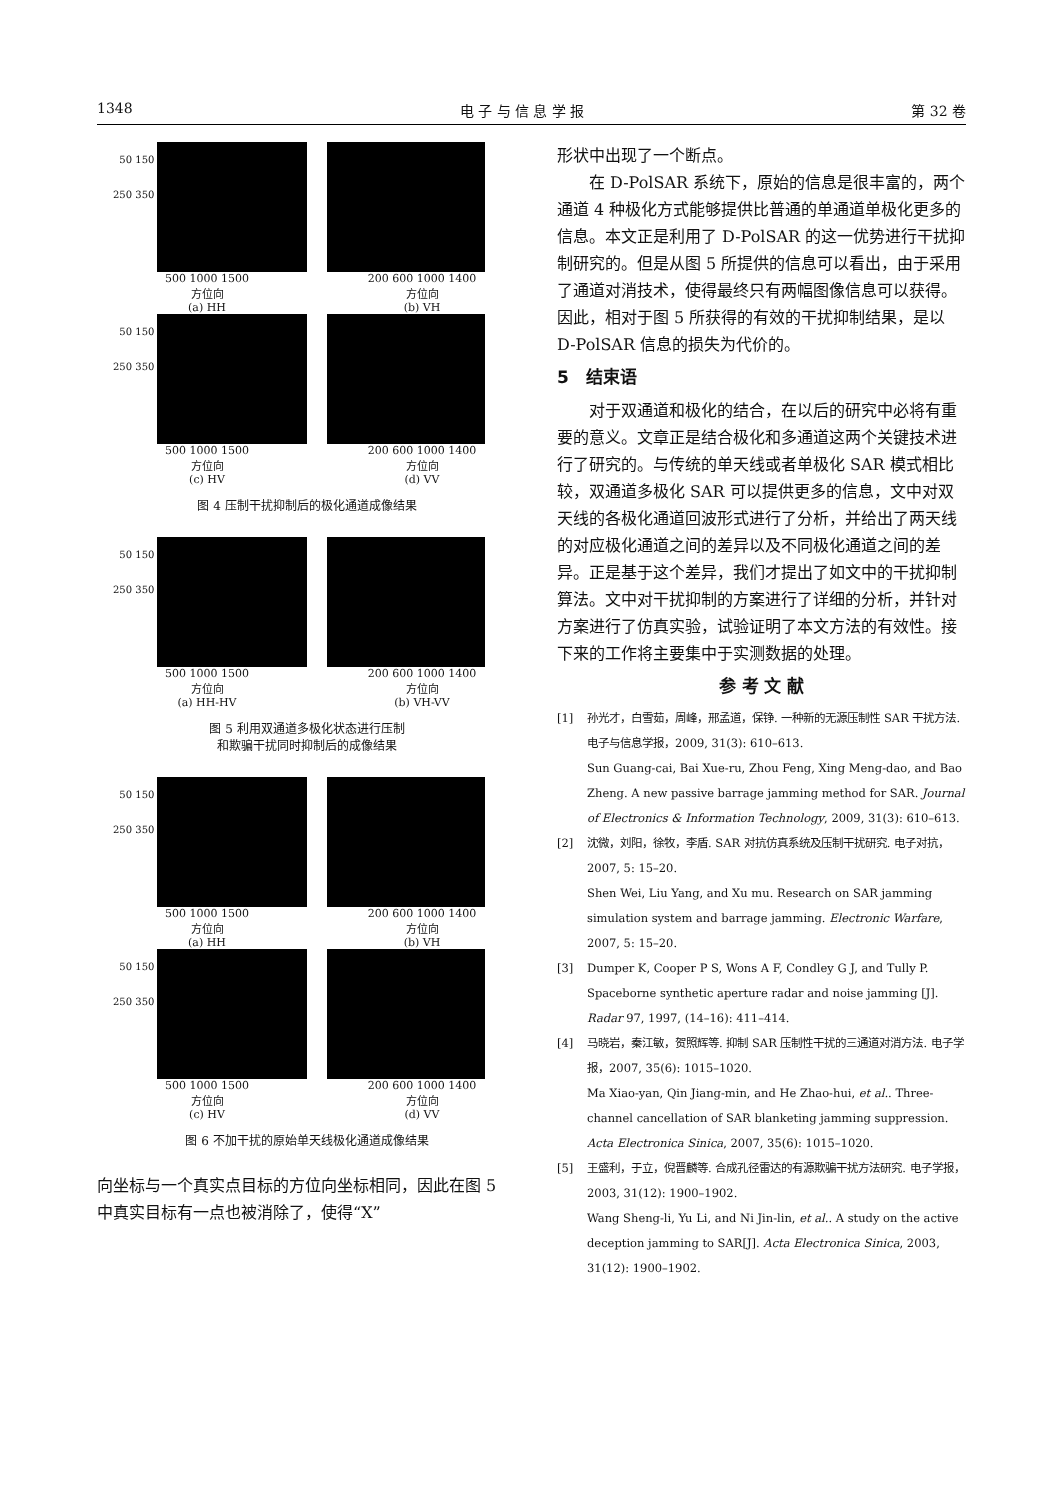1348 电 子 与 信 息 学 报 第 32 卷
50 150 250 350
500 1000 1500
方位向
(a) HH
200 600 1000 1400
方位向
(b) VH
50 150 250 350
500 1000 1500
方位向
(c) HV
200 600 1000 1400
方位向
(d) VV
图 4 压制干扰抑制后的极化通道成像结果
50 150 250 350
500 1000 1500
方位向
(a) HH-HV
200 600 1000 1400
方位向
(b) VH-VV
图 5 利用双通道多极化状态进行压制
和欺骗干扰同时抑制后的成像结果
50 150 250 350
500 1000 1500
方位向
(a) HH
200 600 1000 1400
方位向
(b) VH
50 150 250 350
500 1000 1500
方位向
(c) HV
200 600 1000 1400
方位向
(d) VV
图 6 不加干扰的原始单天线极化通道成像结果
向坐标与一个真实点目标的方位向坐标相同，因此在图 5 中真实目标有一点也被消除了，使得“X”
形状中出现了一个断点。
在 D-PolSAR 系统下，原始的信息是很丰富的，两个通道 4 种极化方式能够提供比普通的单通道单极化更多的信息。本文正是利用了 D-PolSAR 的这一优势进行干扰抑制研究的。但是从图 5 所提供的信息可以看出，由于采用了通道对消技术，使得最终只有两幅图像信息可以获得。因此，相对于图 5 所获得的有效的干扰抑制结果，是以 D-PolSAR 信息的损失为代价的。
5　结束语
对于双通道和极化的结合，在以后的研究中必将有重要的意义。文章正是结合极化和多通道这两个关键技术进行了研究的。与传统的单天线或者单极化 SAR 模式相比较，双通道多极化 SAR 可以提供更多的信息，文中对双天线的各极化通道回波形式进行了分析，并给出了两天线的对应极化通道之间的差异以及不同极化通道之间的差异。正是基于这个差异，我们才提出了如文中的干扰抑制算法。文中对干扰抑制的方案进行了详细的分析，并针对方案进行了仿真实验，试验证明了本文方法的有效性。接下来的工作将主要集中于实测数据的处理。
参 考 文 献
[1] 孙光才，白雪茹，周峰，邢孟道，保铮. 一种新的无源压制性 SAR 干扰方法. 电子与信息学报，2009, 31(3): 610–613.
Sun Guang-cai, Bai Xue-ru, Zhou Feng, Xing Meng-dao, and Bao Zheng. A new passive barrage jamming method for SAR. Journal of Electronics & Information Technology, 2009, 31(3): 610–613.
[2] 沈微，刘阳，徐牧，李盾. SAR 对抗仿真系统及压制干扰研究. 电子对抗，2007, 5: 15–20.
Shen Wei, Liu Yang, and Xu mu. Research on SAR jamming simulation system and barrage jamming. Electronic Warfare, 2007, 5: 15–20.
[3] Dumper K, Cooper P S, Wons A F, Condley G J, and Tully P. Spaceborne synthetic aperture radar and noise jamming [J]. Radar 97, 1997, (14–16): 411–414.
[4] 马晓岩，秦江敏，贺照辉等. 抑制 SAR 压制性干扰的三通道对消方法. 电子学报，2007, 35(6): 1015–1020.
Ma Xiao-yan, Qin Jiang-min, and He Zhao-hui, et al.. Three-channel cancellation of SAR blanketing jamming suppression. Acta Electronica Sinica, 2007, 35(6): 1015–1020.
[5] 王盛利，于立，倪晋麟等. 合成孔径雷达的有源欺骗干扰方法研究. 电子学报，2003, 31(12): 1900–1902.
Wang Sheng-li, Yu Li, and Ni Jin-lin, et al.. A study on the active deception jamming to SAR[J]. Acta Electronica Sinica, 2003, 31(12): 1900–1902.